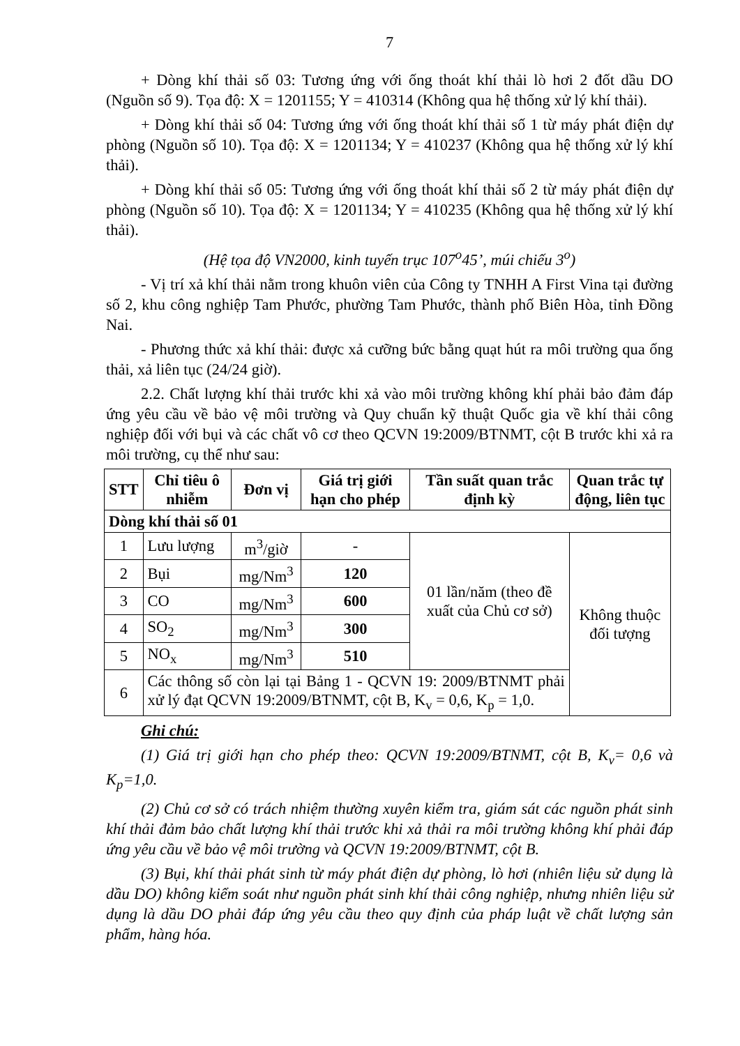7
+ Dòng khí thải số 03: Tương ứng với ống thoát khí thải lò hơi 2 đốt dầu DO (Nguồn số 9). Tọa độ: X = 1201155; Y = 410314 (Không qua hệ thống xử lý khí thải).
+ Dòng khí thải số 04: Tương ứng với ống thoát khí thải số 1 từ máy phát điện dự phòng (Nguồn số 10). Tọa độ: X = 1201134; Y = 410237 (Không qua hệ thống xử lý khí thải).
+ Dòng khí thải số 05: Tương ứng với ống thoát khí thải số 2 từ máy phát điện dự phòng (Nguồn số 10). Tọa độ: X = 1201134; Y = 410235 (Không qua hệ thống xử lý khí thải).
(Hệ tọa độ VN2000, kinh tuyến trục 107<sup>o</sup>45’, múi chiếu 3<sup>o</sup>)
- Vị trí xả khí thải nằm trong khuôn viên của Công ty TNHH A First Vina tại đường số 2, khu công nghiệp Tam Phước, phường Tam Phước, thành phố Biên Hòa, tỉnh Đồng Nai.
- Phương thức xả khí thải: được xả cưỡng bức bằng quạt hút ra môi trường qua ống thải, xả liên tục (24/24 giờ).
2.2. Chất lượng khí thải trước khi xả vào môi trường không khí phải bảo đảm đáp ứng yêu cầu về bảo vệ môi trường và Quy chuẩn kỹ thuật Quốc gia về khí thải công nghiệp đối với bụi và các chất vô cơ theo QCVN 19:2009/BTNMT, cột B trước khi xả ra môi trường, cụ thể như sau:
| STT | Chỉ tiêu ô nhiễm | Đơn vị | Giá trị giới hạn cho phép | Tần suất quan trắc định kỳ | Quan trắc tự động, liên tục |
| --- | --- | --- | --- | --- | --- |
| Dòng khí thải số 01 | | | | | |
| 1 | Lưu lượng | m<sup>3</sup>/giờ | - | 01 lần/năm (theo đề xuất của Chủ cơ sở) | Không thuộc đối tượng |
| 2 | Bụi | mg/Nm<sup>3</sup> | 120 | | |
| 3 | CO | mg/Nm<sup>3</sup> | 600 | | |
| 4 | SO<sub>2</sub> | mg/Nm<sup>3</sup> | 300 | | |
| 5 | NO<sub>x</sub> | mg/Nm<sup>3</sup> | 510 | | |
| 6 | Các thông số còn lại tại Bảng 1 - QCVN 19: 2009/BTNMT phải xử lý đạt QCVN 19:2009/BTNMT, cột B, K<sub>v</sub> = 0,6, K<sub>p</sub> = 1,0. | | | | |
Ghi chú:
(1) Giá trị giới hạn cho phép theo: QCVN 19:2009/BTNMT, cột B, K<sub>v</sub>= 0,6 và K<sub>p</sub>=1,0.
(2) Chủ cơ sở có trách nhiệm thường xuyên kiểm tra, giám sát các nguồn phát sinh khí thải đảm bảo chất lượng khí thải trước khi xả thải ra môi trường không khí phải đáp ứng yêu cầu về bảo vệ môi trường và QCVN 19:2009/BTNMT, cột B.
(3) Bụi, khí thải phát sinh từ máy phát điện dự phòng, lò hơi (nhiên liệu sử dụng là dầu DO) không kiểm soát như nguồn phát sinh khí thải công nghiệp, nhưng nhiên liệu sử dụng là dầu DO phải đáp ứng yêu cầu theo quy định của pháp luật về chất lượng sản phẩm, hàng hóa.